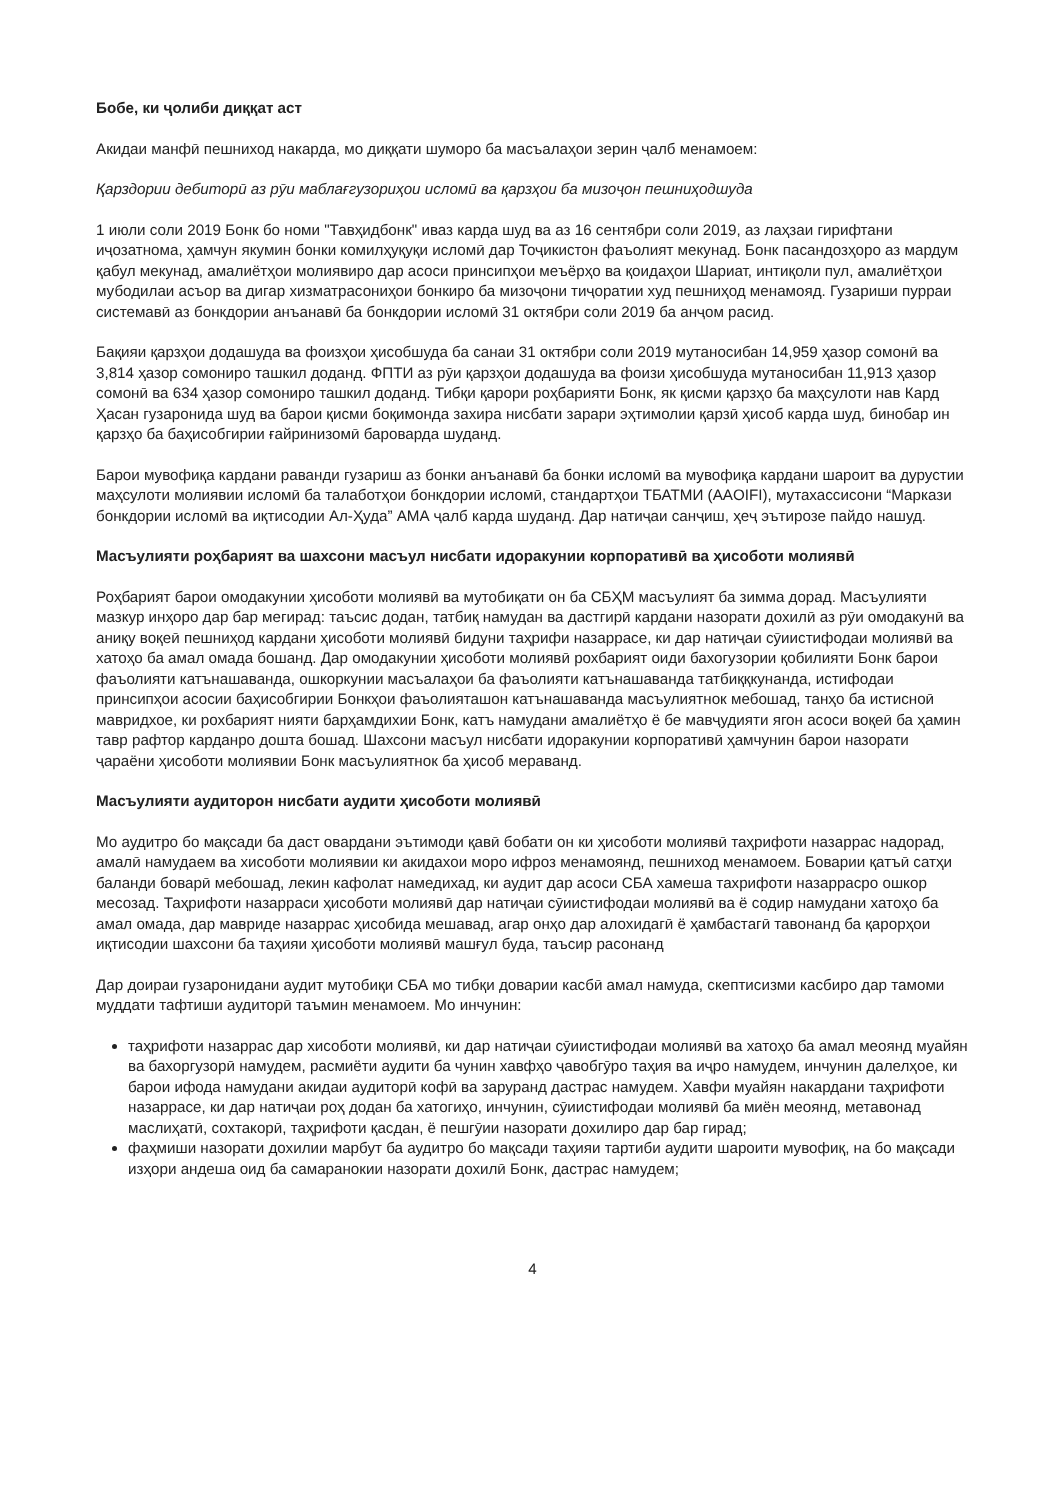Бобе, ки ҷолиби диққат аст
Акидаи манфӣ пешниход накарда, мо диққати шуморо ба масъалаҳои зерин ҷалб менамоем:
Қарздории дебиторӣ аз рӯи маблағгузориҳои исломӣ ва қарзҳои ба мизоҷон пешниҳодшуда
1 июли соли 2019 Бонк бо номи "Тавҳидбонк" иваз карда шуд ва аз 16 сентябри соли 2019, аз лаҳзаи гирифтани иҷозатнома, ҳамчун якумин бонки комилҳуқуқи исломӣ дар Тоҷикистон фаъолият мекунад. Бонк пасандозҳоро аз мардум қабул мекунад, амалиётҳои молиявиро дар асоси принсипҳои меъёрҳо ва қоидаҳои Шариат, интиқоли пул, амалиётҳои мубодилаи асъор ва дигар хизматрасониҳои бонкиро ба мизоҷони тиҷоратии худ пешниҳод менамояд. Гузариши пурраи системавӣ аз бонкдории анъанавӣ ба бонкдории исломӣ 31 октябри соли 2019 ба анҷом расид.
Бақияи қарзҳои додашуда ва фоизҳои ҳисобшуда ба санаи 31 октябри соли 2019 мутаносибан 14,959 ҳазор сомонӣ ва 3,814 ҳазор сомониро ташкил доданд. ФПТИ аз рӯи қарзҳои додашуда ва фоизи ҳисобшуда мутаносибан 11,913 ҳазор сомонӣ ва 634 ҳазор сомониро ташкил доданд. Тибқи қарори роҳбарияти Бонк, як қисми қарзҳо ба маҳсулоти нав Кард Ҳасан гузаронида шуд ва барои қисми боқимонда захира нисбати зарари эҳтимолии қарзӣ ҳисоб карда шуд, бинобар ин қарзҳо ба баҳисобгирии ғайринизомӣ баровардa шуданд.
Барои мувофиқа кардани раванди гузариш аз бонки анъанавӣ ба бонки исломӣ ва мувофиқа кардани шароит ва дурустии маҳсулоти молиявии исломӣ ба талаботҳои бонкдории исломӣ, стандартҳои ТБАТМИ (AAOIFI), мутахассисони “Маркази бонкдории исломӣ ва иқтисодии Ал-Ҳуда” АМА ҷалб карда шуданд. Дар натиҷаи санҷиш, ҳеҷ эътирозе пайдо нашуд.
Масъулияти роҳбарият ва шахсони масъул нисбати идоракунии корпоративӣ ва ҳисоботи молиявӣ
Роҳбарият барои омодакунии ҳисоботи молиявӣ ва мутобиқати он ба СБҲМ масъулият ба зимма дорад. Масъулияти мазкур инҳоро дар бар мегирад: таъсис додан, татбиқ намудан ва дастгирӣ кардани назорати дохилӣ аз рӯи омодакунӣ ва аниқу воқеӣ пешниҳод кардани ҳисоботи молиявӣ бидуни таҳрифи назаррасе, ки дар натиҷаи сӯиистифодаи молиявӣ ва хатоҳо ба амал омада бошанд. Дар омодакунии ҳисоботи молиявӣ рохбарият оиди бахогузории қобилияти Бонк барои фаъолияти катънашаванда, ошкоркунии масъалаҳои ба фаъолияти катънашаванда татбиққкунанда, истифодаи принсипҳои асосии баҳисобгирии Бонкҳои фаъолияташон катънашаванда масъулиятнок мебошад, танҳо ба истисноӣ мавридхое, ки рохбарият нияти барҳамдихии Бонк, катъ намудани амалиётҳо ё бе мавҷудияти ягон асоси воқеӣ ба ҳамин тавр рафтор карданро дошта бошад. Шахсони масъул нисбати идоракунии корпоративӣ ҳамчунин барои назорати ҷараёни ҳисоботи молиявии Бонк масъулиятнок ба ҳисоб мераванд.
Масъулияти аудиторон нисбати аудити ҳисоботи молиявӣ
Мо аудитро бо мақсади ба даст овардани эътимоди қавӣ бобати он ки ҳисоботи молиявӣ таҳрифоти назаррас надорад, амалӣ намудаем ва хисоботи молиявии ки акидахои моро ифроз менамоянд, пешниход менамоем. Боварии қатъӣ сатҳи баланди боварӣ мебошад, лекин кафолат намедихад, ки аудит дар асоси СБА хамеша тахрифоти назаррасро ошкор месозад. Таҳрифоти назарраси ҳисоботи молиявӣ дар натиҷаи сӯиистифодаи молиявӣ ва ё содир намудани хатоҳо ба амал омада, дар мавриде назаррас ҳисобида мешавад, агар онҳо дар алохидагӣ ё ҳамбастагӣ тавонанд ба қарорҳои иқтисодии шахсони ба таҳияи ҳисоботи молиявӣ машғул буда, таъсир расонанд
Дар доираи гузаронидани аудит мутобиқи СБА мо тибқи доварии касбӣ амал намуда, скептисизми касбиро дар тамоми муддати тафтиши аудиторӣ таъмин менамоем. Мо инчунин:
таҳрифоти назаррас дар хисоботи молиявӣ, ки дар натиҷаи сӯиистифодаи молиявӣ ва хатоҳо ба амал меоянд муайян ва бахоргузорӣ намудем, расмиёти аудити ба чунин хавфҳо ҷавобгӯро таҳия ва иҷро намудем, инчунин далелҳое, ки барои ифода намудани акидаи аудиторӣ кофӣ ва заруранд дастрас намудем. Хавфи муайян накардани таҳрифоти назаррасе, ки дар натиҷаи роҳ додан ба хатогиҳо, инчунин, сӯиистифодаи молиявӣ ба миён меоянд, метавонад маслиҳатӣ, сохтакорӣ, таҳрифоти қасдан, ё пешгӯии назорати дохилиро дар бар гирад;
фаҳмиши назорати дохилии марбут ба аудитро бо мақсади таҳияи тартиби аудити шароити мувофиқ, на бо мақсади изҳори андеша оид ба самаранокии назорати дохилӣ Бонк, дастрас намудем;
4